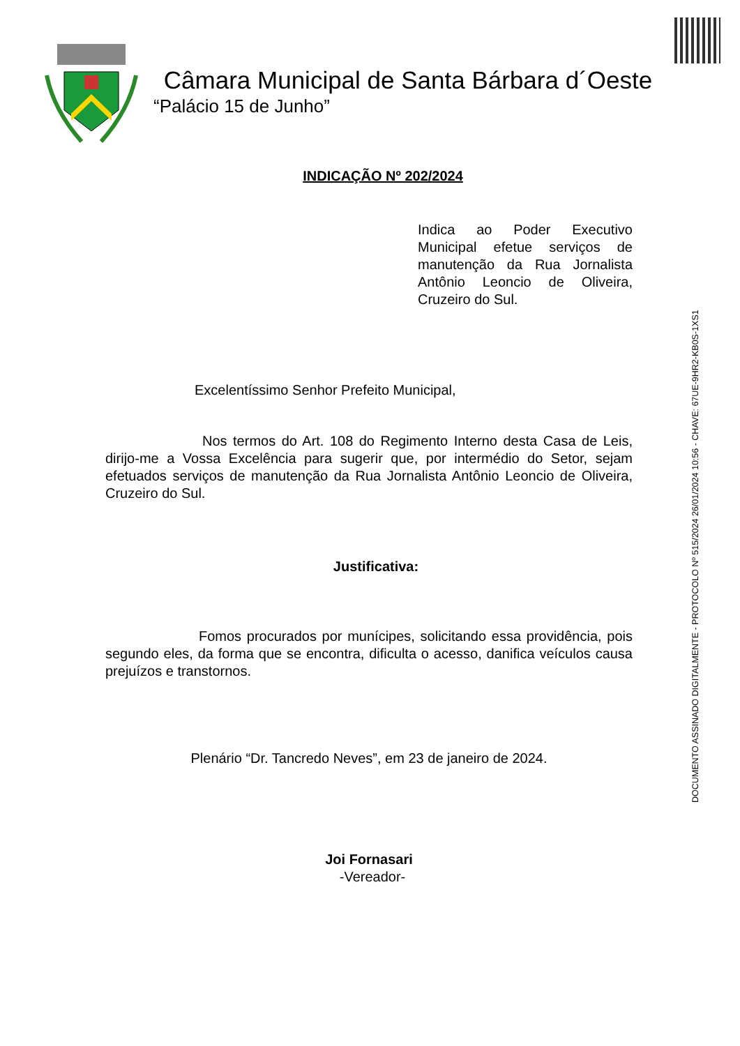Câmara Municipal de Santa Bárbara d´Oeste
“Palácio 15 de Junho”
DOCUMENTO ASSINADO DIGITALMENTE - PROTOCOLO Nº 515/2024 26/01/2024 10:56 - CHAVE: 67UE-9HR2-KB0S-1XS1
INDICAÇÃO Nº 202/2024
Indica ao Poder Executivo Municipal efetue serviços de manutenção da Rua Jornalista Antônio Leoncio de Oliveira, Cruzeiro do Sul.
Excelentíssimo Senhor Prefeito Municipal,
Nos termos do Art. 108 do Regimento Interno desta Casa de Leis, dirijo-me a Vossa Excelência para sugerir que, por intermédio do Setor, sejam efetuados serviços de manutenção da Rua Jornalista Antônio Leoncio de Oliveira, Cruzeiro do Sul.
Justificativa:
Fomos procurados por munícipes, solicitando essa providência, pois segundo eles, da forma que se encontra, dificulta o acesso, danifica veículos causa prejuízos e transtornos.
Plenário “Dr. Tancredo Neves”, em 23 de janeiro de 2024.
Joi Fornasari
-Vereador-